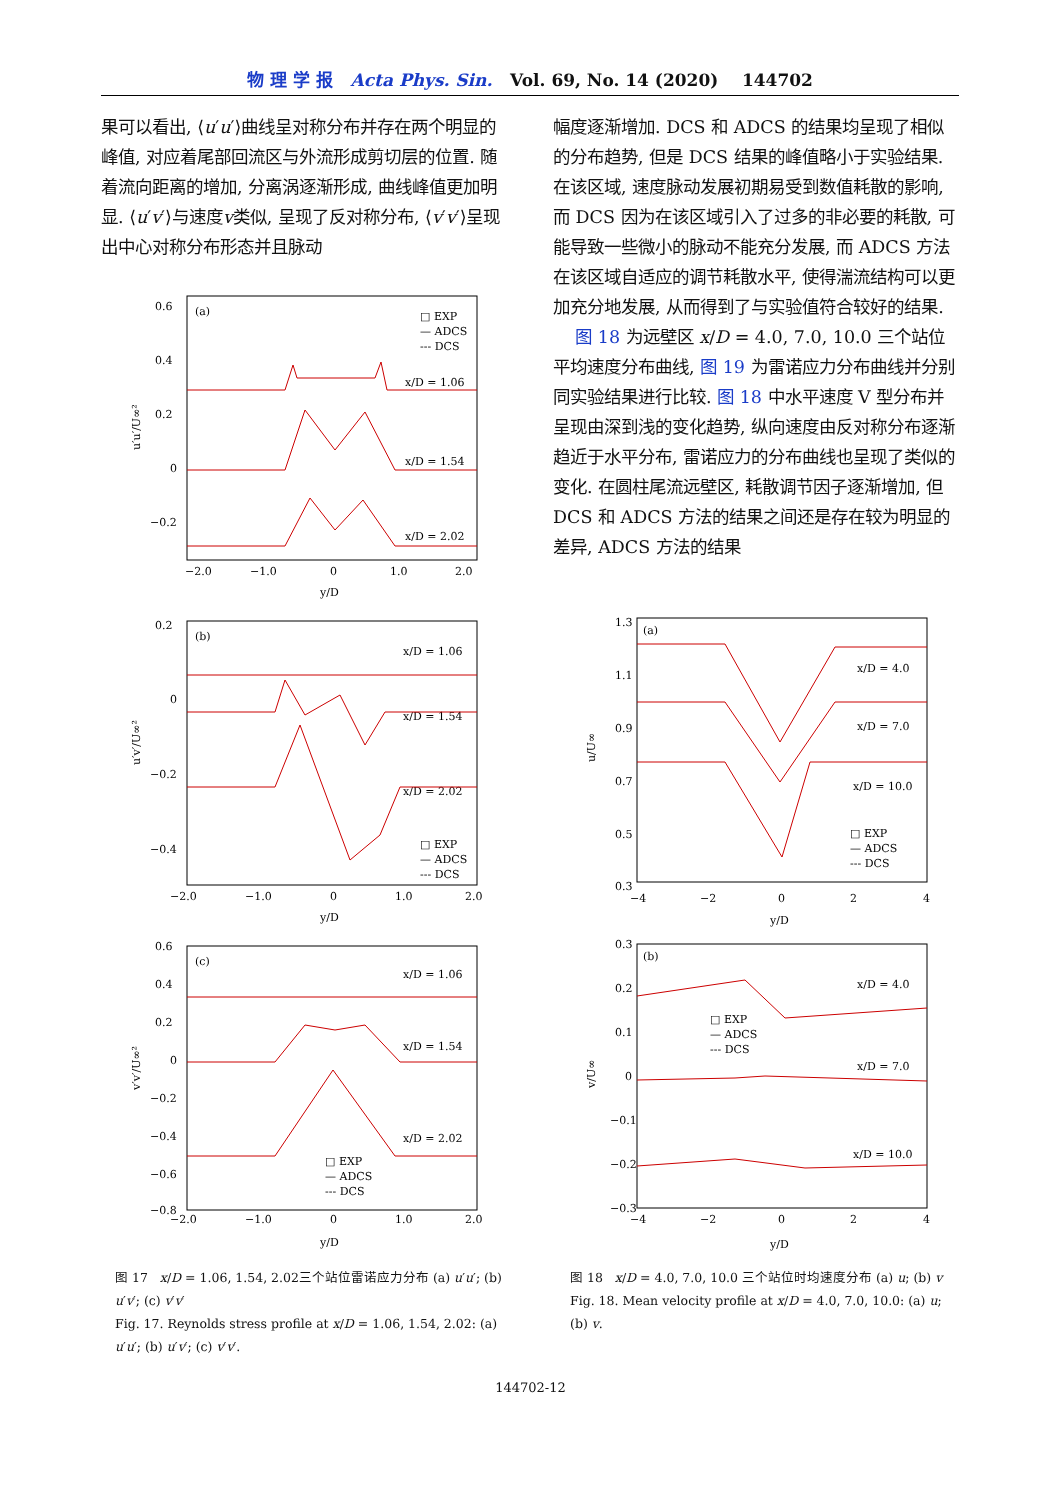物 理 学 报 Acta Phys. Sin. Vol. 69, No. 14 (2020) 144702
果可以看出, ⟨u′u′⟩曲线呈对称分布并存在两个明显的峰值, 对应着尾部回流区与外流形成剪切层的位置. 随着流向距离的增加, 分离涡逐渐形成, 曲线峰值更加明显. ⟨u′v′⟩与速度v类似, 呈现了反对称分布, ⟨v′v′⟩呈现出中心对称分布形态并且脉动
幅度逐渐增加. DCS 和 ADCS 的结果均呈现了相似的分布趋势, 但是 DCS 结果的峰值略小于实验结果. 在该区域, 速度脉动发展初期易受到数值耗散的影响, 而 DCS 因为在该区域引入了过多的非必要的耗散, 可能导致一些微小的脉动不能充分发展, 而 ADCS 方法在该区域自适应的调节耗散水平, 使得湍流结构可以更加充分地发展, 从而得到了与实验值符合较好的结果.
图 18 为远壁区 x/D = 4.0, 7.0, 10.0 三个站位平均速度分布曲线, 图 19 为雷诺应力分布曲线并分别同实验结果进行比较. 图 18 中水平速度 V 型分布并呈现由深到浅的变化趋势, 纵向速度由反对称分布逐渐趋近于水平分布, 雷诺应力的分布曲线也呈现了类似的变化. 在圆柱尾流远壁区, 耗散调节因子逐渐增加, 但 DCS 和 ADCS 方法的结果之间还是存在较为明显的差异, ADCS 方法的结果
(a)
□ EXP
— ADCS
--- DCS
0.6
0.4
0.2
0
−0.2
x/D = 1.06
x/D = 1.54
x/D = 2.02
−2.0
−1.0
0
1.0
2.0
y/D
u′u′/U∞²
(b)
0.2
0
−0.2
−0.4
x/D = 1.06
x/D = 1.54
x/D = 2.02
□ EXP
— ADCS
--- DCS
−2.0
−1.0
0
1.0
2.0
y/D
u′v′/U∞²
(c)
0.6
0.4
0.2
0
−0.2
−0.4
−0.6
−0.8
x/D = 1.06
x/D = 1.54
x/D = 2.02
□ EXP
— ADCS
--- DCS
−2.0
−1.0
0
1.0
2.0
y/D
v′v′/U∞²
(a)
1.3
1.1
0.9
0.7
0.5
0.3
x/D = 4.0
x/D = 7.0
x/D = 10.0
□ EXP
— ADCS
--- DCS
−4
−2
0
2
4
y/D
u/U∞
(b)
0.3
0.2
0.1
0
−0.1
−0.2
−0.3
x/D = 4.0
x/D = 7.0
x/D = 10.0
□ EXP
— ADCS
--- DCS
−4
−2
0
2
4
y/D
v/U∞
图 17 x/D = 1.06, 1.54, 2.02三个站位雷诺应力分布 (a) u′u′; (b) u′v′; (c) v′v′
Fig. 17. Reynolds stress profile at x/D = 1.06, 1.54, 2.02: (a) u′u′; (b) u′v′; (c) v′v′.
图 18 x/D = 4.0, 7.0, 10.0 三个站位时均速度分布 (a) u; (b) v
Fig. 18. Mean velocity profile at x/D = 4.0, 7.0, 10.0: (a) u; (b) v.
144702-12